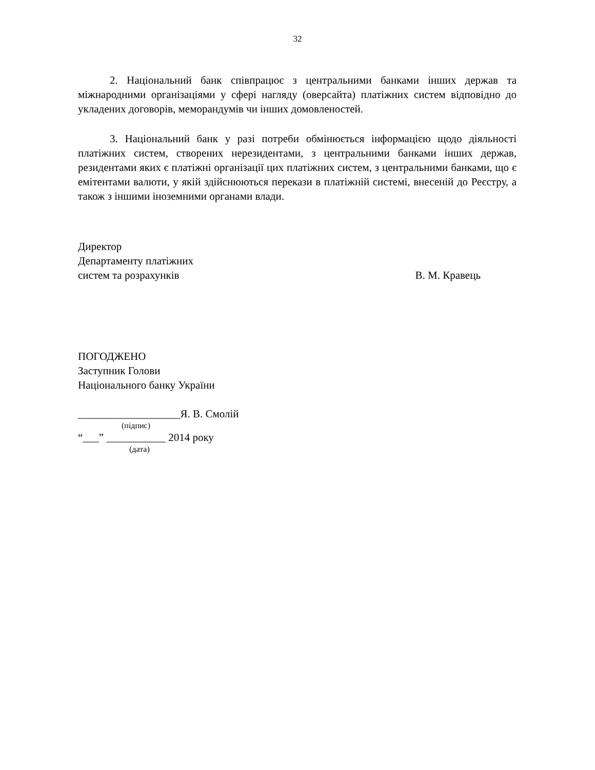32
2. Національний банк співпрацює з центральними банками інших держав та міжнародними організаціями у сфері нагляду (оверсайта) платіжних систем відповідно до укладених договорів, меморандумів чи інших домовленостей.
3. Національний банк у разі потреби обмінюється інформацією щодо діяльності платіжних систем, створених нерезидентами, з центральними банками інших держав, резидентами яких є платіжні організації цих платіжних систем, з центральними банками, що є емітентами валюти, у якій здійснюються перекази в платіжній системі, внесеній до Реєстру, а також з іншими іноземними органами влади.
Директор
Департаменту платіжних
систем та розрахунків В. М. Кравець
ПОГОДЖЕНО
Заступник Голови
Національного банку України
___________________Я. В. Смолій
(підпис)
“___” ___________ 2014 року
(дата)